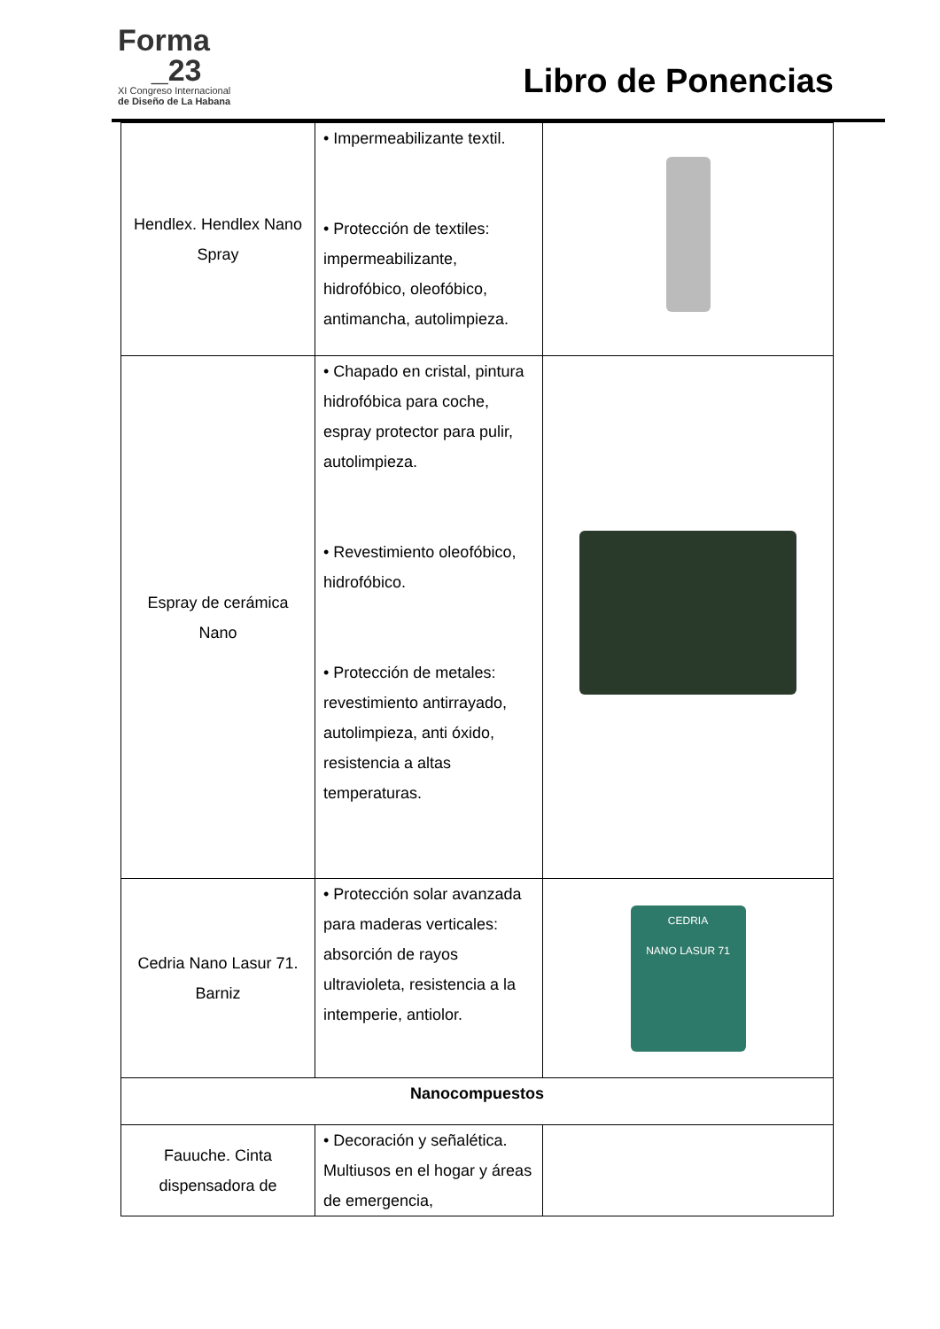Forma
_23
XI Congreso Internacional
de Diseño de La Habana
Libro de Ponencias
| Hendlex. Hendlex Nano Spray | • Impermeabilizante textil. • Protección de textiles: impermeabilizante, hidrofóbico, oleofóbico, antimancha, autolimpieza. | |
| Espray de cerámica Nano | • Chapado en cristal, pintura hidrofóbica para coche, espray protector para pulir, autolimpieza. • Revestimiento oleofóbico, hidrofóbico. • Protección de metales: revestimiento antirrayado, autolimpieza, anti óxido, resistencia a altas temperaturas. | |
| Cedria Nano Lasur 71. Barniz | • Protección solar avanzada para maderas verticales: absorción de rayos ultravioleta, resistencia a la intemperie, antiolor. | CEDRIA NANO LASUR 71 |
| Nanocompuestos | | |
| Fauuche. Cinta dispensadora de | • Decoración y señalética. Multiusos en el hogar y áreas de emergencia, | |